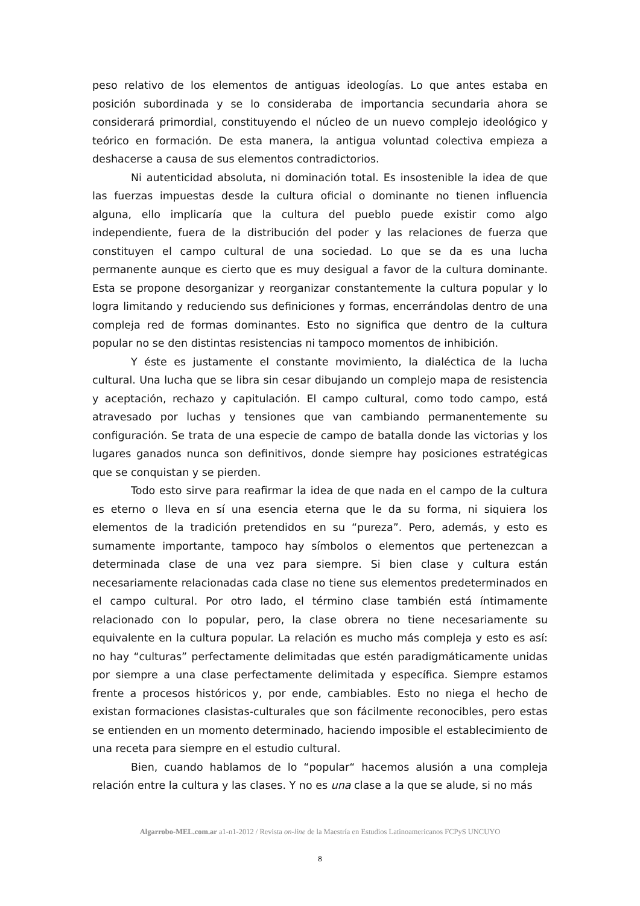peso relativo de los elementos de antiguas ideologías. Lo que antes estaba en posición subordinada y se lo consideraba de importancia secundaria ahora se considerará primordial, constituyendo el núcleo de un nuevo complejo ideológico y teórico en formación. De esta manera, la antigua voluntad colectiva empieza a deshacerse a causa de sus elementos contradictorios.
Ni autenticidad absoluta, ni dominación total. Es insostenible la idea de que las fuerzas impuestas desde la cultura oficial o dominante no tienen influencia alguna, ello implicaría que la cultura del pueblo puede existir como algo independiente, fuera de la distribución del poder y las relaciones de fuerza que constituyen el campo cultural de una sociedad. Lo que se da es una lucha permanente aunque es cierto que es muy desigual a favor de la cultura dominante. Esta se propone desorganizar y reorganizar constantemente la cultura popular y lo logra limitando y reduciendo sus definiciones y formas, encerrándolas dentro de una compleja red de formas dominantes. Esto no significa que dentro de la cultura popular no se den distintas resistencias ni tampoco momentos de inhibición.
Y éste es justamente el constante movimiento, la dialéctica de la lucha cultural. Una lucha que se libra sin cesar dibujando un complejo mapa de resistencia y aceptación, rechazo y capitulación. El campo cultural, como todo campo, está atravesado por luchas y tensiones que van cambiando permanentemente su configuración. Se trata de una especie de campo de batalla donde las victorias y los lugares ganados nunca son definitivos, donde siempre hay posiciones estratégicas que se conquistan y se pierden.
Todo esto sirve para reafirmar la idea de que nada en el campo de la cultura es eterno o lleva en sí una esencia eterna que le da su forma, ni siquiera los elementos de la tradición pretendidos en su “pureza”. Pero, además, y esto es sumamente importante, tampoco hay símbolos o elementos que pertenezcan a determinada clase de una vez para siempre. Si bien clase y cultura están necesariamente relacionadas cada clase no tiene sus elementos predeterminados en el campo cultural. Por otro lado, el término clase también está íntimamente relacionado con lo popular, pero, la clase obrera no tiene necesariamente su equivalente en la cultura popular. La relación es mucho más compleja y esto es así: no hay “culturas” perfectamente delimitadas que estén paradigmáticamente unidas por siempre a una clase perfectamente delimitada y específica. Siempre estamos frente a procesos históricos y, por ende, cambiables. Esto no niega el hecho de existan formaciones clasistas-culturales que son fácilmente reconocibles, pero estas se entienden en un momento determinado, haciendo imposible el establecimiento de una receta para siempre en el estudio cultural.
Bien, cuando hablamos de lo “popular“ hacemos alusión a una compleja relación entre la cultura y las clases. Y no es una clase a la que se alude, si no más
Algarrobo-MEL.com.ar a1-n1-2012 / Revista on-line de la Maestría en Estudios Latinoamericanos FCPyS UNCUYO
8